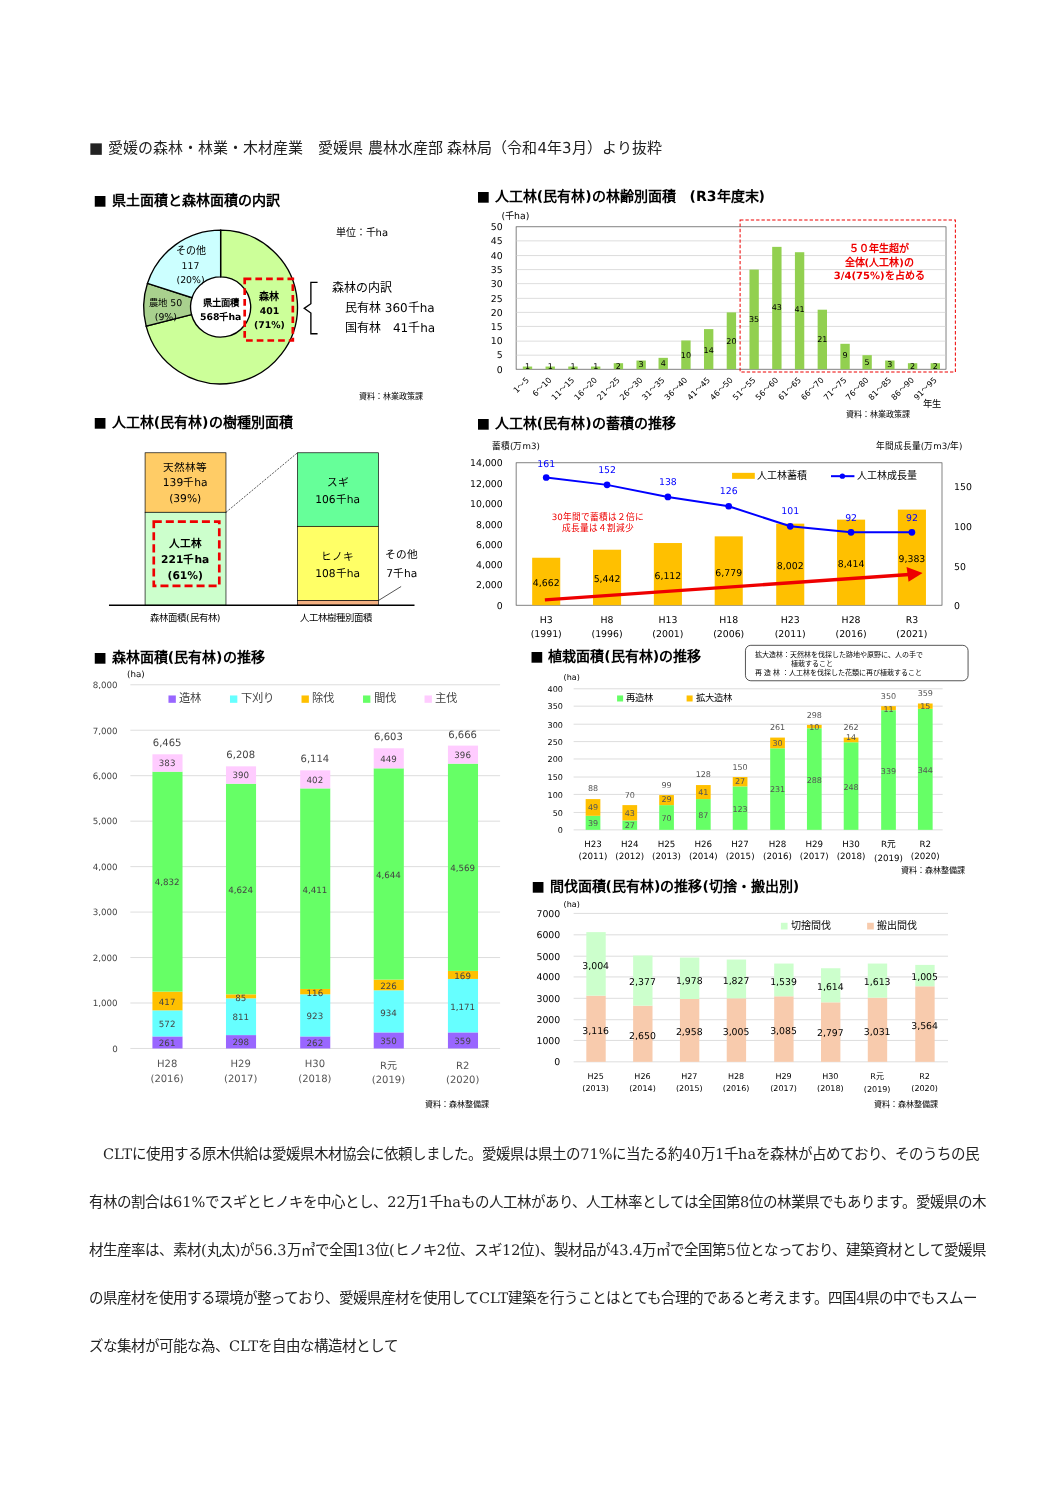■ 愛媛の森林・林業・木材産業　愛媛県 農林水産部 森林局（令和4年3月）より抜粋
■ 県土面積と森林面積の内訳
単位：千ha
その他
117
(20%)
農地 50
(9%)
県土面積
568千ha
森林
401
(71%)
森林の内訳
民有林 360千ha
国有林　41千ha
資料：林業政策課
■ 人工林(民有林)の林齢別面積　(R3年度末)
(千ha)
50
45
40
35
30
25
20
15
10
5
0
1
1
1
1
2
3
4
10
14
20
35
43
41
21
9
5
3
2
2
1～5
6～10
11～15
16～20
21～25
26～30
31～35
36～40
41～45
46～50
51～55
56～60
61～65
66～70
71～75
76～80
81～85
86～90
91～95
年生
５０年生超が
全体(人工林)の
3/4(75%)を占める
資料：林業政策課
■ 人工林(民有林)の樹種別面積
天然林等
139千ha
(39%)
人工林
221千ha
(61%)
スギ
106千ha
ヒノキ
108千ha
その他
7千ha
森林面積(民有林)
人工林樹種別面積
■ 人工林(民有林)の蓄積の推移
蓄積(万m3)
年間成長量(万m3/年)
14,000
12,000
10,000
8,000
6,000
4,000
2,000
0
150
100
50
0
4,662
5,442
6,112
6,779
8,002
8,414
9,383
161
152
138
126
101
92
92
30年間で蓄積は２倍に
成長量は４割減少
人工林蓄積
人工林成長量
H3
(1991)
H8
(1996)
H13
(2001)
H18
(2006)
H23
(2011)
H28
(2016)
R3
(2021)
■ 森林面積(民有林)の推移
(ha)
8,000
7,000
6,000
5,000
4,000
3,000
2,000
1,000
0
造林
下刈り
除伐
間伐
主伐
6,465
383
4,832
417
572
261
6,208
390
4,624
85
811
298
6,114
402
4,411
116
923
262
6,603
449
4,644
226
934
350
6,666
396
4,569
169
1,171
359
H28
(2016)
H29
(2017)
H30
(2018)
R元
(2019)
R2
(2020)
資料：森林整備課
■ 植栽面積(民有林)の推移
拡大造林：天然林を伐採した跡地や原野に、人の手で
植栽すること
再 造 林 ：人工林を伐採した花類に再び植栽すること
(ha)
400
350
300
250
200
150
100
50
0
再造林
拡大造林
88
49
39
70
43
27
99
29
70
128
41
87
150
27
123
261
30
231
298
10
288
262
14
248
350
11
339
359
15
344
H23
(2011)
H24
(2012)
H25
(2013)
H26
(2014)
H27
(2015)
H28
(2016)
H29
(2017)
H30
(2018)
R元
(2019)
R2
(2020)
資料：森林整備課
■ 間伐面積(民有林)の推移(切捨・搬出別)
(ha)
7000
6000
5000
4000
3000
2000
1000
0
切捨間伐
搬出間伐
3,004
3,116
2,377
2,650
1,978
2,958
1,827
3,005
1,539
3,085
1,614
2,797
1,613
3,031
1,005
3,564
H25
(2013)
H26
(2014)
H27
(2015)
H28
(2016)
H29
(2017)
H30
(2018)
R元
(2019)
R2
(2020)
資料：森林整備課
　CLTに使用する原木供給は愛媛県木材協会に依頼しました。愛媛県は県土の71%に当たる約40万1千haを森林が占めており、そのうちの民有林の割合は61%でスギとヒノキを中心とし、22万1千haもの人工林があり、人工林率としては全国第8位の林業県でもあります。愛媛県の木材生産率は、素材(丸太)が56.3万㎥で全国13位(ヒノキ2位、スギ12位)、製材品が43.4万㎥で全国第5位となっており、建築資材として愛媛県の県産材を使用する環境が整っており、愛媛県産材を使用してCLT建築を行うことはとても合理的であると考えます。四国4県の中でもスムーズな集材が可能な為、CLTを自由な構造材として